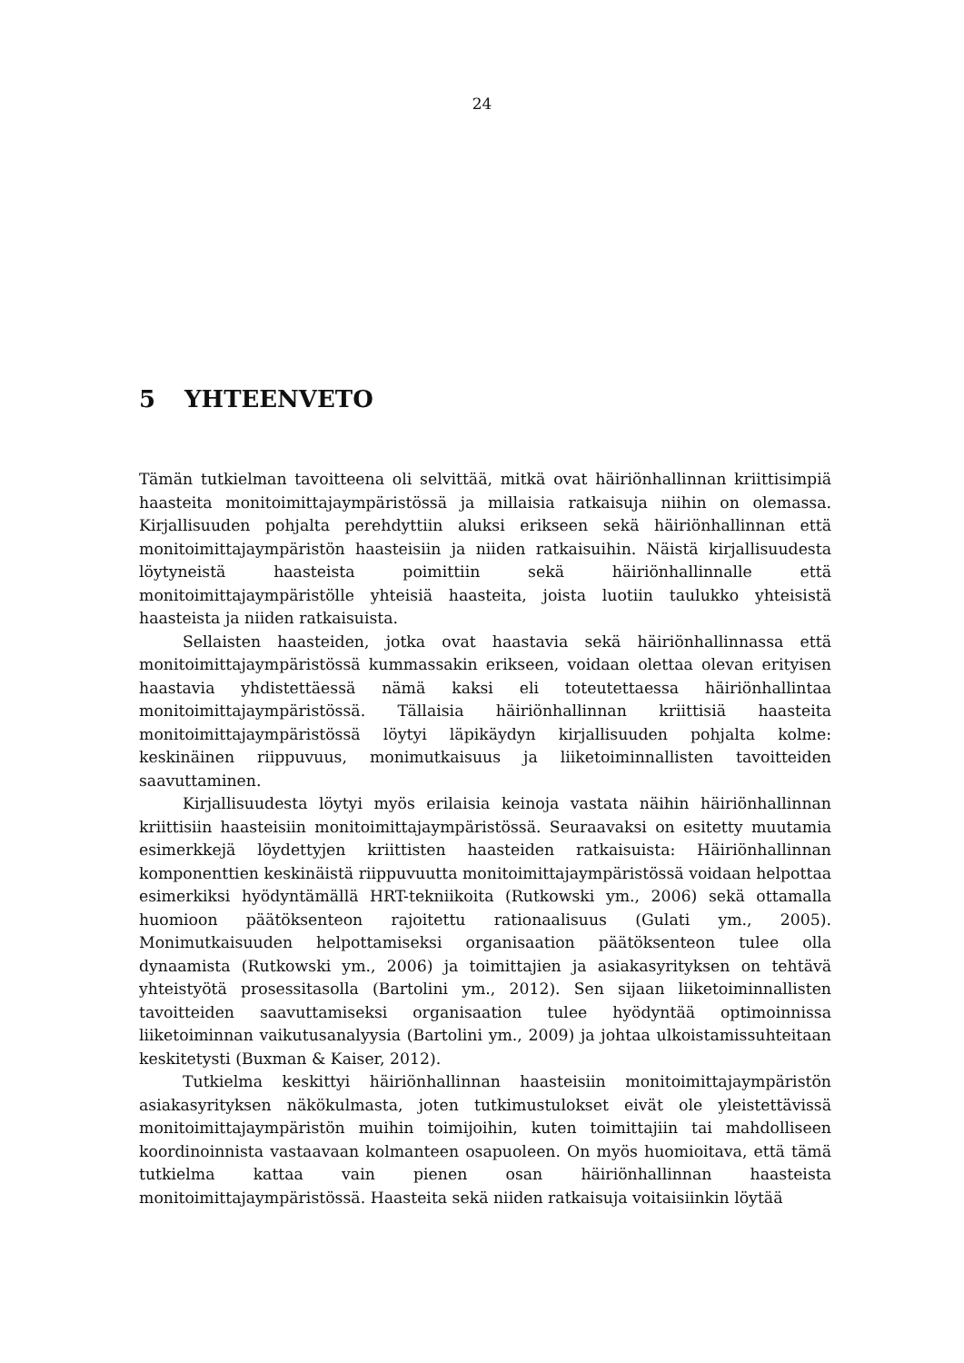24
5 YHTEENVETO
Tämän tutkielman tavoitteena oli selvittää, mitkä ovat häiriönhallinnan kriittisimpiä haasteita monitoimittajaympäristössä ja millaisia ratkaisuja niihin on olemassa. Kirjallisuuden pohjalta perehdyttiin aluksi erikseen sekä häiriönhallinnan että monitoimittajaympäristön haasteisiin ja niiden ratkaisuihin. Näistä kirjallisuudesta löytyneistä haasteista poimittiin sekä häiriönhallinnalle että monitoimittajaympäristölle yhteisiä haasteita, joista luotiin taulukko yhteisistä haasteista ja niiden ratkaisuista.
Sellaisten haasteiden, jotka ovat haastavia sekä häiriönhallinnassa että monitoimittajaympäristössä kummassakin erikseen, voidaan olettaa olevan erityisen haastavia yhdistettäessä nämä kaksi eli toteutettaessa häiriönhallintaa monitoimittajaympäristössä. Tällaisia häiriönhallinnan kriittisiä haasteita monitoimittajaympäristössä löytyi läpikäydyn kirjallisuuden pohjalta kolme: keskinäinen riippuvuus, monimutkaisuus ja liiketoiminnallisten tavoitteiden saavuttaminen.
Kirjallisuudesta löytyi myös erilaisia keinoja vastata näihin häiriönhallinnan kriittisiin haasteisiin monitoimittajaympäristössä. Seuraavaksi on esitetty muutamia esimerkkejä löydettyjen kriittisten haasteiden ratkaisuista: Häiriönhallinnan komponenttien keskinäistä riippuvuutta monitoimittajaympäristössä voidaan helpottaa esimerkiksi hyödyntämällä HRT-tekniikoita (Rutkowski ym., 2006) sekä ottamalla huomioon päätöksenteon rajoitettu rationaalisuus (Gulati ym., 2005). Monimutkaisuuden helpottamiseksi organisaation päätöksenteon tulee olla dynaamista (Rutkowski ym., 2006) ja toimittajien ja asiakasyrityksen on tehtävä yhteistyötä prosessitasolla (Bartolini ym., 2012). Sen sijaan liiketoiminnallisten tavoitteiden saavuttamiseksi organisaation tulee hyödyntää optimoinnissa liiketoiminnan vaikutusanalyysia (Bartolini ym., 2009) ja johtaa ulkoistamissuhteitaan keskitetysti (Buxman & Kaiser, 2012).
Tutkielma keskittyi häiriönhallinnan haasteisiin monitoimittajaympäristön asiakasyrityksen näkökulmasta, joten tutkimustulokset eivät ole yleistettävissä monitoimittajaympäristön muihin toimijoihin, kuten toimittajiin tai mahdolliseen koordinoinnista vastaavaan kolmanteen osapuoleen. On myös huomioitava, että tämä tutkielma kattaa vain pienen osan häiriönhallinnan haasteista monitoimittajaympäristössä. Haasteita sekä niiden ratkaisuja voitaisiinkin löytää